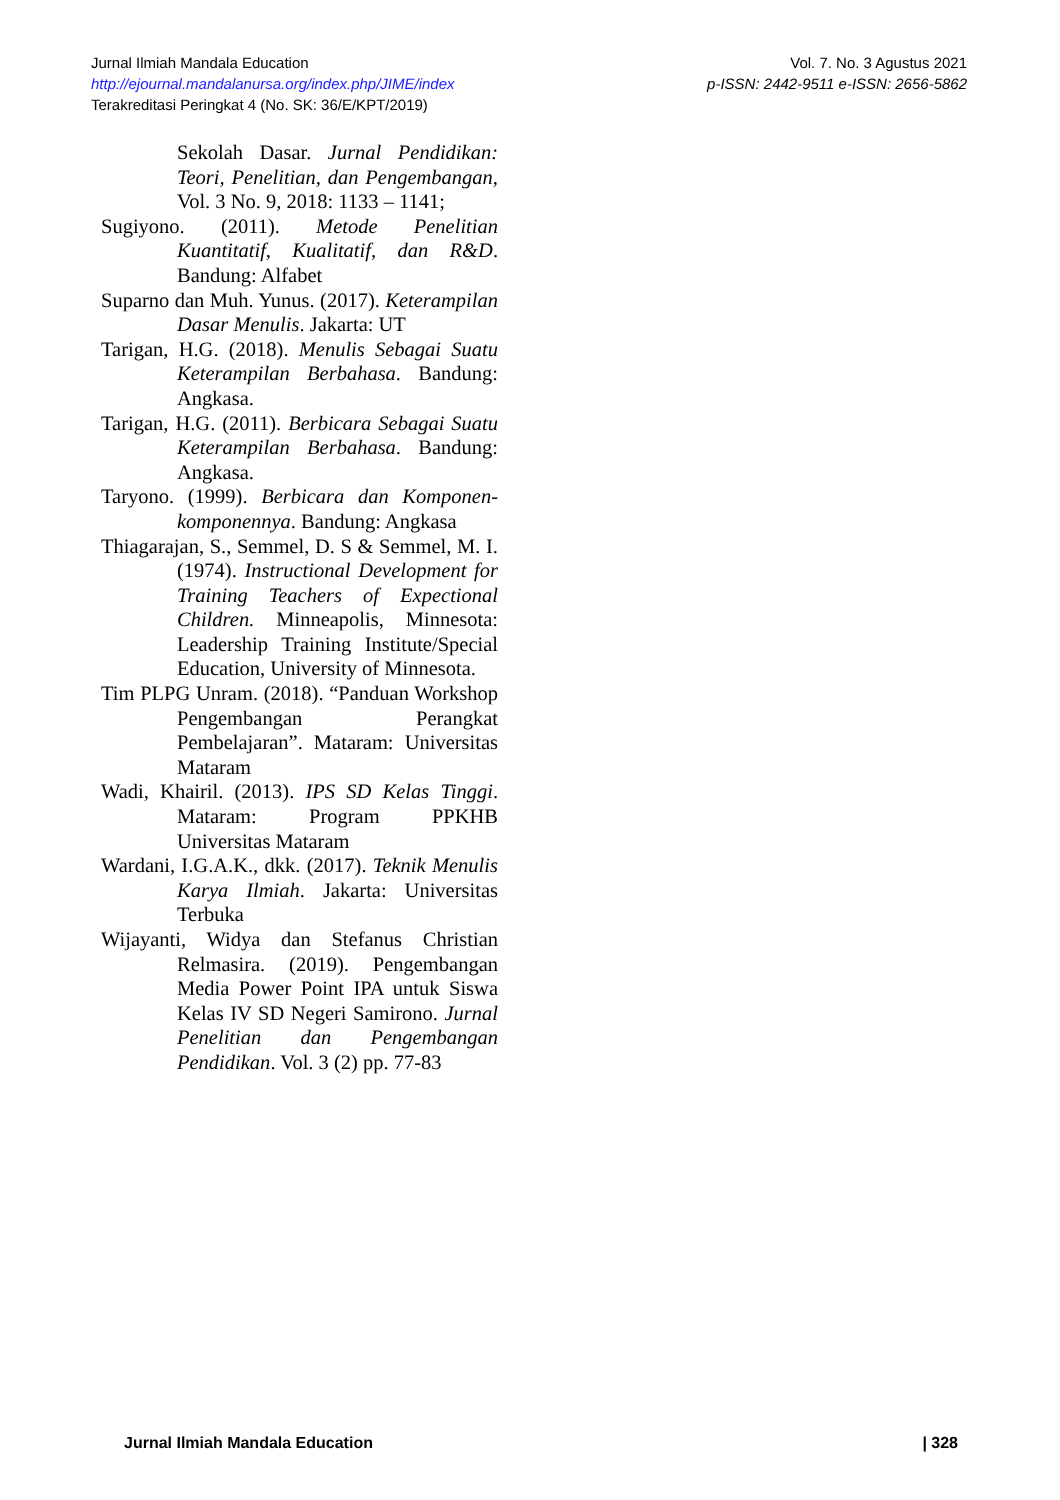Jurnal Ilmiah Mandala Education Vol. 7. No. 3 Agustus 2021
http://ejournal.mandalanursa.org/index.php/JIME/index p-ISSN: 2442-9511 e-ISSN: 2656-5862
Terakreditasi Peringkat 4 (No. SK: 36/E/KPT/2019)
Sekolah Dasar. Jurnal Pendidikan: Teori, Penelitian, dan Pengembangan, Vol. 3 No. 9, 2018: 1133 – 1141;
Sugiyono. (2011). Metode Penelitian Kuantitatif, Kualitatif, dan R&D. Bandung: Alfabet
Suparno dan Muh. Yunus. (2017). Keterampilan Dasar Menulis. Jakarta: UT
Tarigan, H.G. (2018). Menulis Sebagai Suatu Keterampilan Berbahasa. Bandung: Angkasa.
Tarigan, H.G. (2011). Berbicara Sebagai Suatu Keterampilan Berbahasa. Bandung: Angkasa.
Taryono. (1999). Berbicara dan Komponen-komponennya. Bandung: Angkasa
Thiagarajan, S., Semmel, D. S & Semmel, M. I. (1974). Instructional Development for Training Teachers of Expectional Children. Minneapolis, Minnesota: Leadership Training Institute/Special Education, University of Minnesota.
Tim PLPG Unram. (2018). “Panduan Workshop Pengembangan Perangkat Pembelajaran”. Mataram: Universitas Mataram
Wadi, Khairil. (2013). IPS SD Kelas Tinggi. Mataram: Program PPKHB Universitas Mataram
Wardani, I.G.A.K., dkk. (2017). Teknik Menulis Karya Ilmiah. Jakarta: Universitas Terbuka
Wijayanti, Widya dan Stefanus Christian Relmasira. (2019). Pengembangan Media Power Point IPA untuk Siswa Kelas IV SD Negeri Samirono. Jurnal Penelitian dan Pengembangan Pendidikan. Vol. 3 (2) pp. 77-83
Jurnal Ilmiah Mandala Education | 328